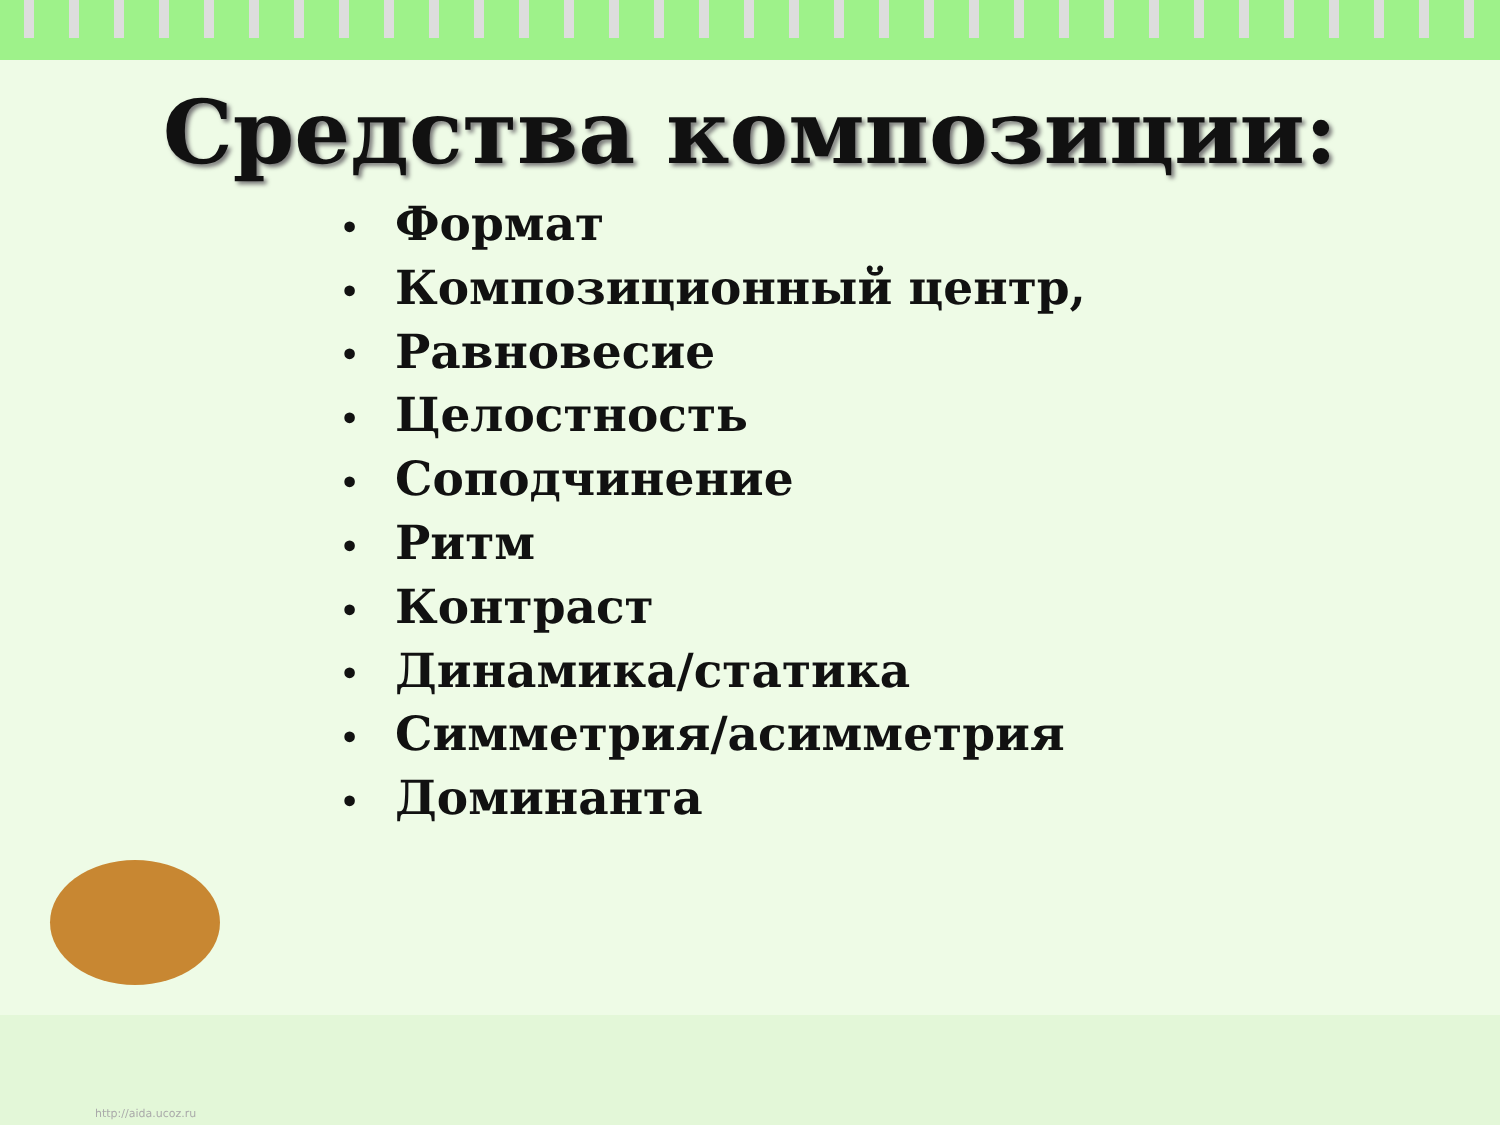Средства композиции:
• Формат
• Композиционный центр,
• Равновесие
• Целостность
• Соподчинение
• Ритм
• Контраст
• Динамика/статика
• Симметрия/асимметрия
• Доминанта
http://aida.ucoz.ru